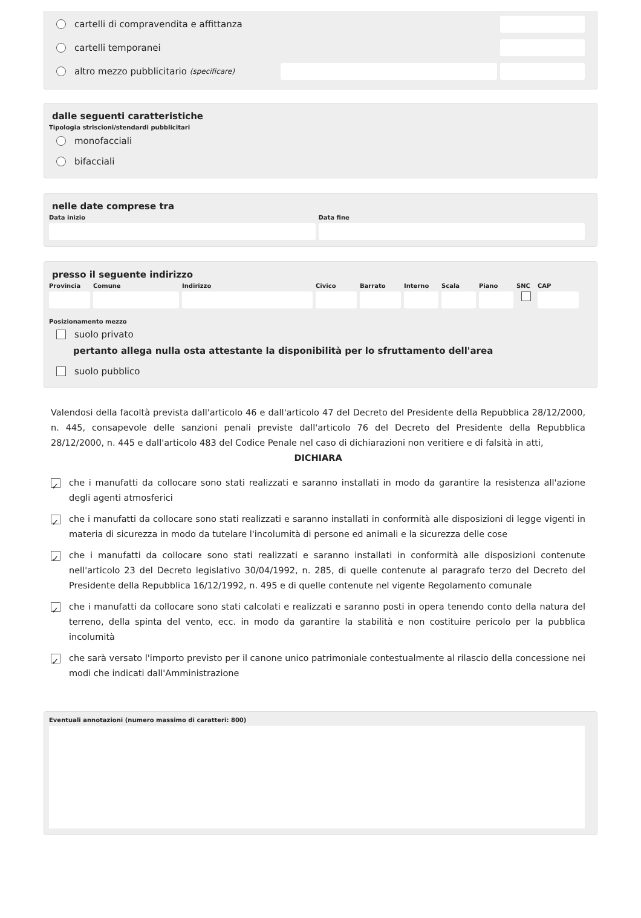cartelli di compravendita e affittanza
cartelli temporanei
altro mezzo pubblicitario (specificare)
dalle seguenti caratteristiche
Tipologia striscioni/stendardi pubblicitari
monofacciali
bifacciali
nelle date comprese tra
Data inizio Data fine
presso il seguente indirizzo
Provincia
Comune Indirizzo Civico Barrato Interno
Scala Piano SNC CAP
Posizionamento mezzo
suolo privato
pertanto allega nulla osta attestante la disponibilità per lo sfruttamento dell'area
suolo pubblico
Valendosi della facoltà prevista dall'articolo 46 e dall'articolo 47 del Decreto del Presidente della Repubblica 28/12/2000, n. 445, consapevole delle sanzioni penali previste dall'articolo 76 del Decreto del Presidente della Repubblica 28/12/2000, n. 445 e dall'articolo 483 del Codice Penale nel caso di dichiarazioni non veritiere e di falsità in atti,
DICHIARA
✓
che i manufatti da collocare sono stati realizzati e saranno installati in modo da garantire la resistenza all'azione degli agenti atmosferici
✓
che i manufatti da collocare sono stati realizzati e saranno installati in conformità alle disposizioni di legge vigenti in materia di sicurezza in modo da tutelare l'incolumità di persone ed animali e la sicurezza delle cose
✓
che i manufatti da collocare sono stati realizzati e saranno installati in conformità alle disposizioni contenute nell'articolo 23 del Decreto legislativo 30/04/1992, n. 285, di quelle contenute al paragrafo terzo del Decreto del Presidente della Repubblica 16/12/1992, n. 495 e di quelle contenute nel vigente Regolamento comunale
✓
che i manufatti da collocare sono stati calcolati e realizzati e saranno posti in opera tenendo conto della natura del terreno, della spinta del vento, ecc. in modo da garantire la stabilità e non costituire pericolo per la pubblica incolumità
✓
che sarà versato l'importo previsto per il canone unico patrimoniale contestualmente al rilascio della concessione nei modi che indicati dall'Amministrazione
Eventuali annotazioni (numero massimo di caratteri: 800)